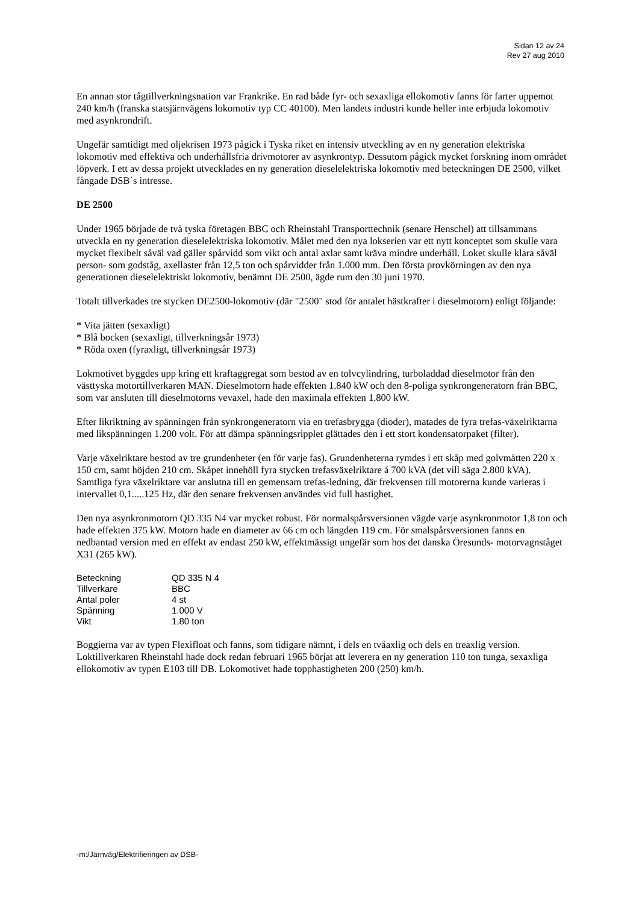Sidan 12 av 24
Rev 27 aug 2010
En annan stor tågtillverkningsnation var Frankrike. En rad både fyr- och sexaxliga ellokomotiv fanns för farter uppemot 240 km/h (franska statsjärnvägens lokomotiv typ CC 40100). Men landets industri kunde heller inte erbjuda lokomotiv med asynkrondrift.
Ungefär samtidigt med oljekrisen 1973 pågick i Tyska riket en intensiv utveckling av en ny generation elektriska lokomotiv med effektiva och underhållsfria drivmotorer av asynkrontyp. Dessutom pågick mycket forskning inom området löpverk. I ett av dessa projekt utvecklades en ny generation dieselelektriska lokomotiv med beteckningen DE 2500, vilket fångade DSB´s intresse.
DE 2500
Under 1965 började de två tyska företagen BBC och Rheinstahl Transporttechnik (senare Henschel) att tillsammans utveckla en ny generation dieselelektriska lokomotiv. Målet med den nya lokserien var ett nytt konceptet som skulle vara mycket flexibelt såväl vad gäller spårvidd som vikt och antal axlar samt kräva mindre underhåll. Loket skulle klara såväl person- som godståg, axellaster från 12,5 ton och spårvidder från 1.000 mm. Den första provkörningen av den nya generationen dieselelektriskt lokomotiv, benämnt DE 2500, ägde rum den 30 juni 1970.
Totalt tillverkades tre stycken DE2500-lokomotiv (där "2500" stod för antalet hästkrafter i dieselmotorn) enligt följande:
* Vita jätten (sexaxligt)
* Blå bocken (sexaxligt, tillverkningsår 1973)
* Röda oxen (fyraxligt, tillverkningsår 1973)
Lokmotivet byggdes upp kring ett kraftaggregat som bestod av en tolvcylindring, turboladdad dieselmotor från den västtyska motortillverkaren MAN. Dieselmotorn hade effekten 1.840 kW och den 8-poliga synkrongeneratorn från BBC, som var ansluten till dieselmotorns vevaxel, hade den maximala effekten 1.800 kW.
Efter likriktning av spänningen från synkrongeneratorn via en trefasbrygga (dioder), matades de fyra trefas-växelriktarna med likspänningen 1.200 volt. För att dämpa spänningsripplet glättades den i ett stort kondensatorpaket (filter).
Varje växelriktare bestod av tre grundenheter (en för varje fas). Grundenheterna rymdes i ett skåp med golvmåtten 220 x 150 cm, samt höjden 210 cm. Skåpet innehöll fyra stycken trefasväxelriktare á 700 kVA (det vill säga 2.800 kVA). Samtliga fyra växelriktare var anslutna till en gemensam trefas-ledning, där frekvensen till motorerna kunde varieras i intervallet 0,1.....125 Hz, där den senare frekvensen användes vid full hastighet.
Den nya asynkronmotorn QD 335 N4 var mycket robust. För normalspårsversionen vägde varje asynkronmotor 1,8 ton och hade effekten 375 kW. Motorn hade en diameter av 66 cm och längden 119 cm. För smalspårsversionen fanns en nedbantad version med en effekt av endast 250 kW, effektmässigt ungefär som hos det danska Öresunds- motorvagnståget X31 (265 kW).
| Beteckning | QD 335 N 4 |
| Tillverkare | BBC |
| Antal poler | 4 st |
| Spänning | 1.000 V |
| Vikt | 1,80 ton |
Boggierna var av typen Flexifloat och fanns, som tidigare nämnt, i dels en tvåaxlig och dels en treaxlig version. Loktillverkaren Rheinstahl hade dock redan februari 1965 börjat att leverera en ny generation 110 ton tunga, sexaxliga ellokomotiv av typen E103 till DB. Lokomotivet hade topphastigheten 200 (250) km/h.
-m:/Järnväg/Elektrifieringen av DSB-